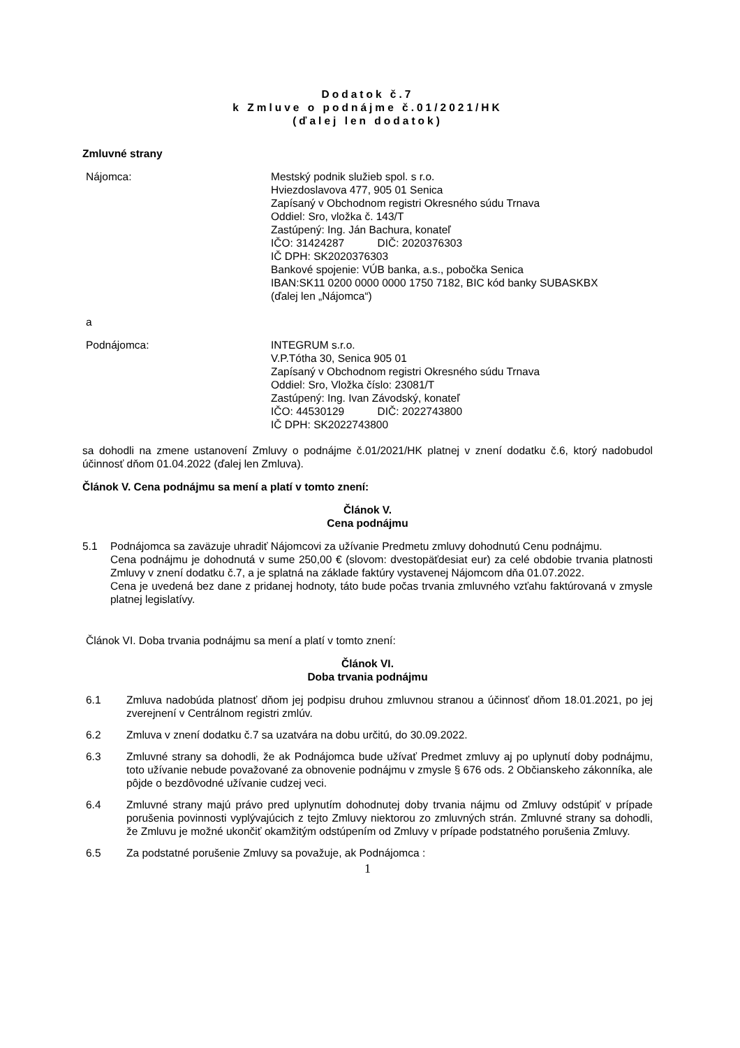Dodatok č.7
k Zmluve o podnájme č.01/2021/HK
(ďalej len dodatok)
Zmluvné strany
Nájomca: Mestský podnik služieb spol. s r.o.
Hviezdoslavova 477, 905 01 Senica
Zapísaný v Obchodnom registri Okresného súdu Trnava
Oddiel: Sro, vložka č. 143/T
Zastúpený: Ing. Ján Bachura, konateľ
IČO: 31424287 DIČ: 2020376303
IČ DPH: SK2020376303
Bankové spojenie: VÚB banka, a.s., pobočka Senica
IBAN:SK11 0200 0000 0000 1750 7182, BIC kód banky SUBASKBX
(ďalej len „Nájomca“)
a
Podnájomca: INTEGRUM s.r.o.
V.P.Tótha 30, Senica 905 01
Zapísaný v Obchodnom registri Okresného súdu Trnava
Oddiel: Sro, Vložka číslo: 23081/T
Zastúpený: Ing. Ivan Závodský, konateľ
IČO: 44530129 DIČ: 2022743800
IČ DPH: SK2022743800
sa dohodli na zmene ustanovení Zmluvy o podnájme č.01/2021/HK platnej v znení dodatku č.6, ktorý nadobudol účinnosť dňom 01.04.2022 (ďalej len Zmluva).
Článok V. Cena podnájmu sa mení a platí v tomto znení:
Článok V.
Cena podnájmu
5.1 Podnájomca sa zaväzuje uhradiť Nájomcovi za užívanie Predmetu zmluvy dohodnutú Cenu podnájmu.
Cena podnájmu je dohodnutá v sume 250,00 € (slovom: dvestopäťdesiat eur) za celé obdobie trvania platnosti Zmluvy v znení dodatku č.7, a je splatná na základe faktúry vystavenej Nájomcom dňa 01.07.2022.
Cena je uvedená bez dane z pridanej hodnoty, táto bude počas trvania zmluvného vzťahu faktúrovaná v zmysle platnej legislatívy.
Článok VI. Doba trvania podnájmu sa mení a platí v tomto znení:
Článok VI.
Doba trvania podnájmu
6.1 Zmluva nadobúda platnosť dňom jej podpisu druhou zmluvnou stranou a účinnosť dňom 18.01.2021, po jej zverejnení v Centrálnom registri zmlúv.
6.2 Zmluva v znení dodatku č.7 sa uzatvára na dobu určitú, do 30.09.2022.
6.3 Zmluvné strany sa dohodli, že ak Podnájomca bude užívať Predmet zmluvy aj po uplynutí doby podnájmu, toto užívanie nebude považované za obnovenie podnájmu v zmysle § 676 ods. 2 Občianskeho zákonníka, ale pôjde o bezdôvodné užívanie cudzej veci.
6.4 Zmluvné strany majú právo pred uplynutím dohodnutej doby trvania nájmu od Zmluvy odstúpiť v prípade porušenia povinnosti vyplývajúcich z tejto Zmluvy niektorou zo zmluvných strán. Zmluvné strany sa dohodli, že Zmluvu je možné ukončiť okamžitým odstúpením od Zmluvy v prípade podstatného porušenia Zmluvy.
6.5 Za podstatné porušenie Zmluvy sa považuje, ak Podnájomca :
1